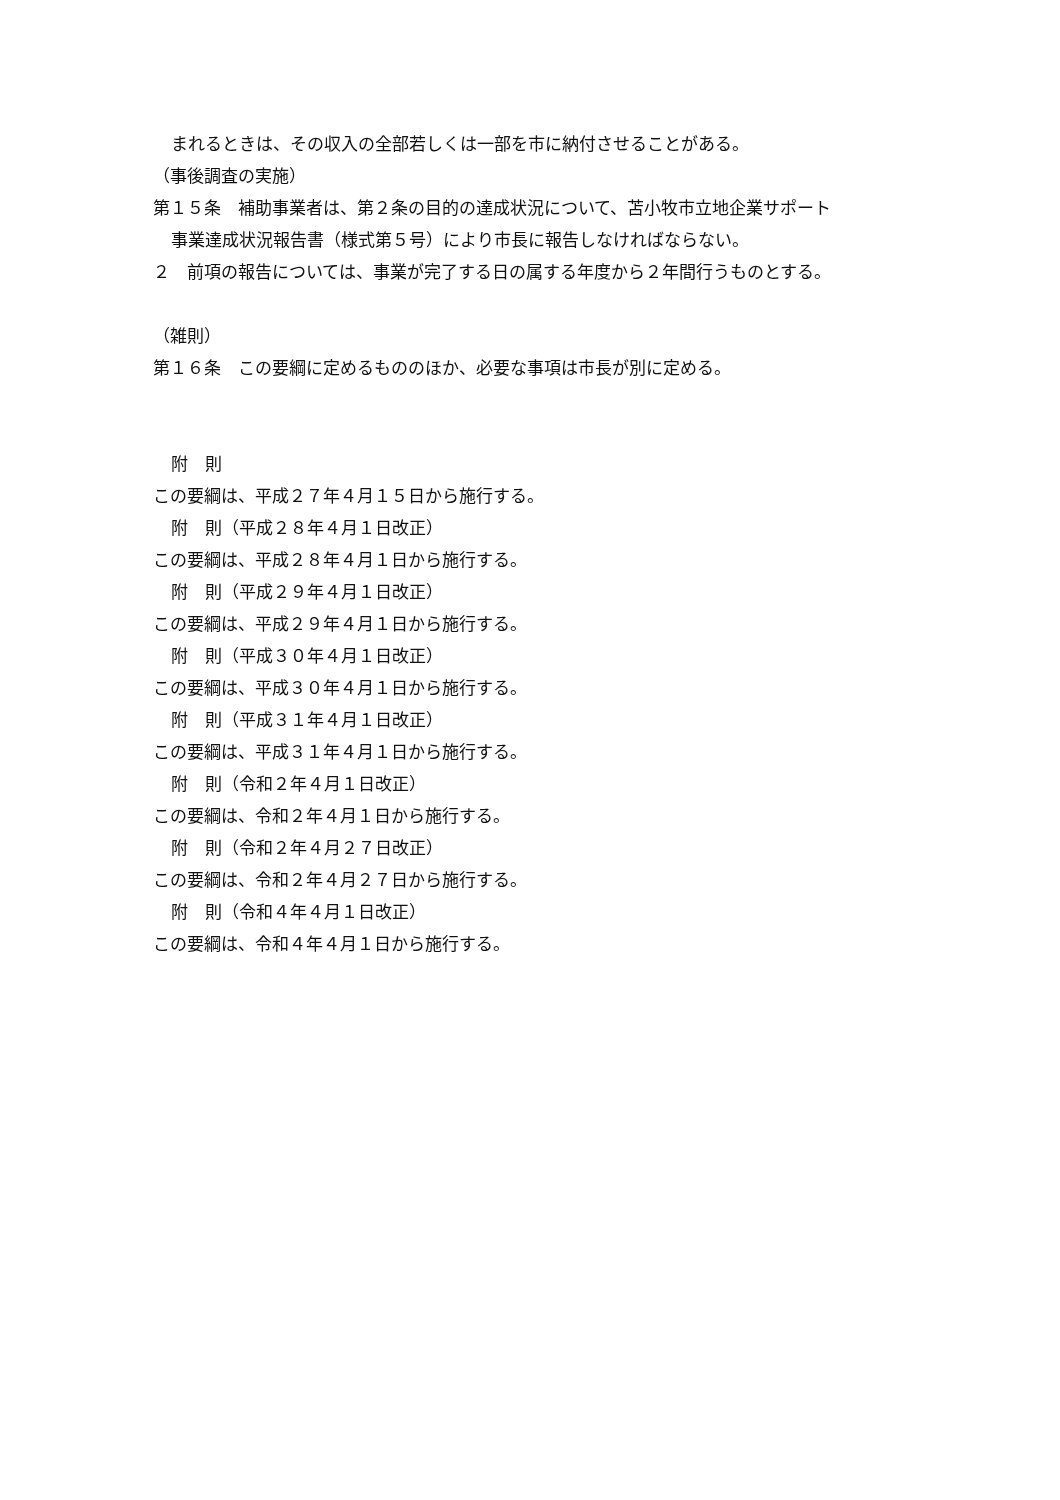まれるときは、その収入の全部若しくは一部を市に納付させることがある。
（事後調査の実施）
第１５条　補助事業者は、第２条の目的の達成状況について、苫小牧市立地企業サポート
事業達成状況報告書（様式第５号）により市長に報告しなければならない。
２　前項の報告については、事業が完了する日の属する年度から２年間行うものとする。
（雑則）
第１６条　この要綱に定めるもののほか、必要な事項は市長が別に定める。
附　則
この要綱は、平成２７年４月１５日から施行する。
附　則（平成２８年４月１日改正）
この要綱は、平成２８年４月１日から施行する。
附　則（平成２９年４月１日改正）
この要綱は、平成２９年４月１日から施行する。
附　則（平成３０年４月１日改正）
この要綱は、平成３０年４月１日から施行する。
附　則（平成３１年４月１日改正）
この要綱は、平成３１年４月１日から施行する。
附　則（令和２年４月１日改正）
この要綱は、令和２年４月１日から施行する。
附　則（令和２年４月２７日改正）
この要綱は、令和２年４月２７日から施行する。
附　則（令和４年４月１日改正）
この要綱は、令和４年４月１日から施行する。